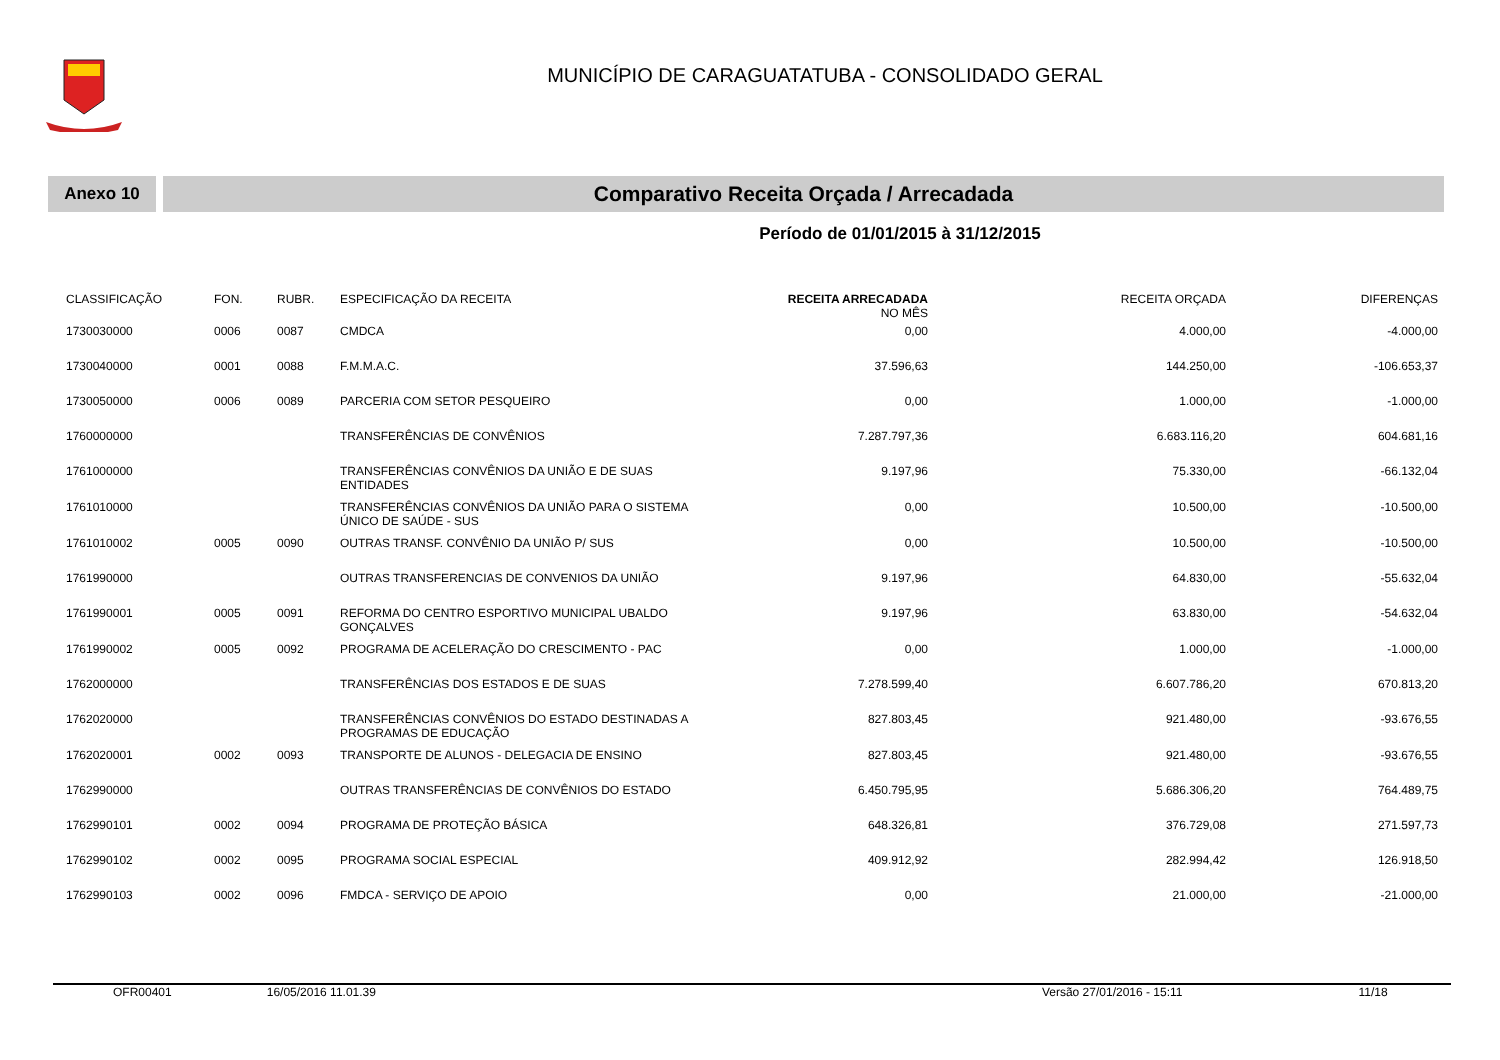MUNICÍPIO DE CARAGUATATUBA - CONSOLIDADO GERAL
Anexo 10
Comparativo Receita Orçada / Arrecadada
Período de 01/01/2015 à 31/12/2015
| CLASSIFICAÇÃO | FON. | RUBR. | ESPECIFICAÇÃO DA RECEITA | RECEITA ARRECADADA NO MÊS | RECEITA ORÇADA | DIFERENÇAS |
| --- | --- | --- | --- | --- | --- | --- |
| 1730030000 | 0006 | 0087 | CMDCA | 0,00 | 4.000,00 | -4.000,00 |
| 1730040000 | 0001 | 0088 | F.M.M.A.C. | 37.596,63 | 144.250,00 | -106.653,37 |
| 1730050000 | 0006 | 0089 | PARCERIA COM SETOR PESQUEIRO | 0,00 | 1.000,00 | -1.000,00 |
| 1760000000 | | | TRANSFERÊNCIAS DE CONVÊNIOS | 7.287.797,36 | 6.683.116,20 | 604.681,16 |
| 1761000000 | | | TRANSFERÊNCIAS CONVÊNIOS DA UNIÃO E DE SUAS ENTIDADES | 9.197,96 | 75.330,00 | -66.132,04 |
| 1761010000 | | | TRANSFERÊNCIAS CONVÊNIOS DA UNIÃO PARA O SISTEMA ÚNICO DE SAÚDE - SUS | 0,00 | 10.500,00 | -10.500,00 |
| 1761010002 | 0005 | 0090 | OUTRAS TRANSF. CONVÊNIO DA UNIÃO P/ SUS | 0,00 | 10.500,00 | -10.500,00 |
| 1761990000 | | | OUTRAS TRANSFERENCIAS DE CONVENIOS DA UNIÃO | 9.197,96 | 64.830,00 | -55.632,04 |
| 1761990001 | 0005 | 0091 | REFORMA DO CENTRO ESPORTIVO MUNICIPAL UBALDO GONÇALVES | 9.197,96 | 63.830,00 | -54.632,04 |
| 1761990002 | 0005 | 0092 | PROGRAMA DE ACELERAÇÃO DO CRESCIMENTO - PAC | 0,00 | 1.000,00 | -1.000,00 |
| 1762000000 | | | TRANSFERÊNCIAS DOS ESTADOS E DE SUAS | 7.278.599,40 | 6.607.786,20 | 670.813,20 |
| 1762020000 | | | TRANSFERÊNCIAS CONVÊNIOS DO ESTADO DESTINADAS A PROGRAMAS DE EDUCAÇÃO | 827.803,45 | 921.480,00 | -93.676,55 |
| 1762020001 | 0002 | 0093 | TRANSPORTE DE ALUNOS - DELEGACIA DE ENSINO | 827.803,45 | 921.480,00 | -93.676,55 |
| 1762990000 | | | OUTRAS TRANSFERÊNCIAS DE CONVÊNIOS DO ESTADO | 6.450.795,95 | 5.686.306,20 | 764.489,75 |
| 1762990101 | 0002 | 0094 | PROGRAMA DE PROTEÇÃO BÁSICA | 648.326,81 | 376.729,08 | 271.597,73 |
| 1762990102 | 0002 | 0095 | PROGRAMA SOCIAL ESPECIAL | 409.912,92 | 282.994,42 | 126.918,50 |
| 1762990103 | 0002 | 0096 | FMDCA - SERVIÇO DE APOIO | 0,00 | 21.000,00 | -21.000,00 |
OFR00401 16/05/2016 11.01.39 Versão 27/01/2016 - 15:11 11/18